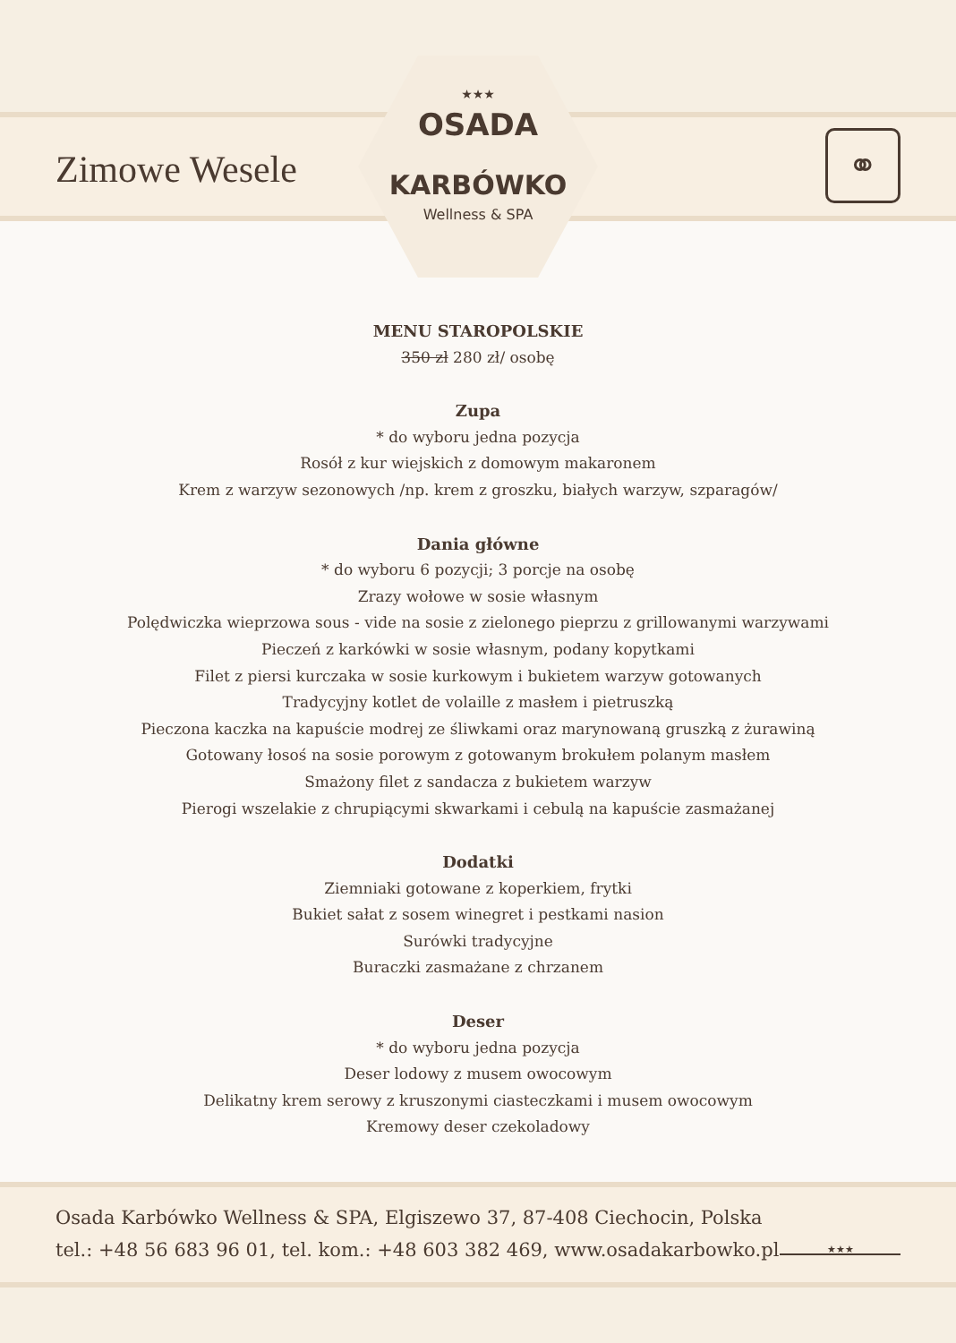Zimowe Wesele
★★★
OSADA
KARBÓWKO
Wellness & SPA
⚭
MENU STAROPOLSKIE
350 zł 280 zł/ osobę
Zupa
* do wyboru jedna pozycja
Rosół z kur wiejskich z domowym makaronem
Krem z warzyw sezonowych /np. krem z groszku, białych warzyw, szparagów/
Dania główne
* do wyboru 6 pozycji; 3 porcje na osobę
Zrazy wołowe w sosie własnym
Polędwiczka wieprzowa sous - vide na sosie z zielonego pieprzu z grillowanymi warzywami
Pieczeń z karkówki w sosie własnym, podany kopytkami
Filet z piersi kurczaka w sosie kurkowym i bukietem warzyw gotowanych
Tradycyjny kotlet de volaille z masłem i pietruszką
Pieczona kaczka na kapuście modrej ze śliwkami oraz marynowaną gruszką z żurawiną
Gotowany łosoś na sosie porowym z gotowanym brokułem polanym masłem
Smażony filet z sandacza z bukietem warzyw
Pierogi wszelakie z chrupiącymi skwarkami i cebulą na kapuście zasmażanej
Dodatki
Ziemniaki gotowane z koperkiem, frytki
Bukiet sałat z sosem winegret i pestkami nasion
Surówki tradycyjne
Buraczki zasmażane z chrzanem
Deser
* do wyboru jedna pozycja
Deser lodowy z musem owocowym
Delikatny krem serowy z kruszonymi ciasteczkami i musem owocowym
Kremowy deser czekoladowy
Osada Karbówko Wellness & SPA, Elgiszewo 37, 87-408 Ciechocin, Polska
tel.: +48 56 683 96 01, tel. kom.: +48 603 382 469, www.osadakarbowko.pl
★★★